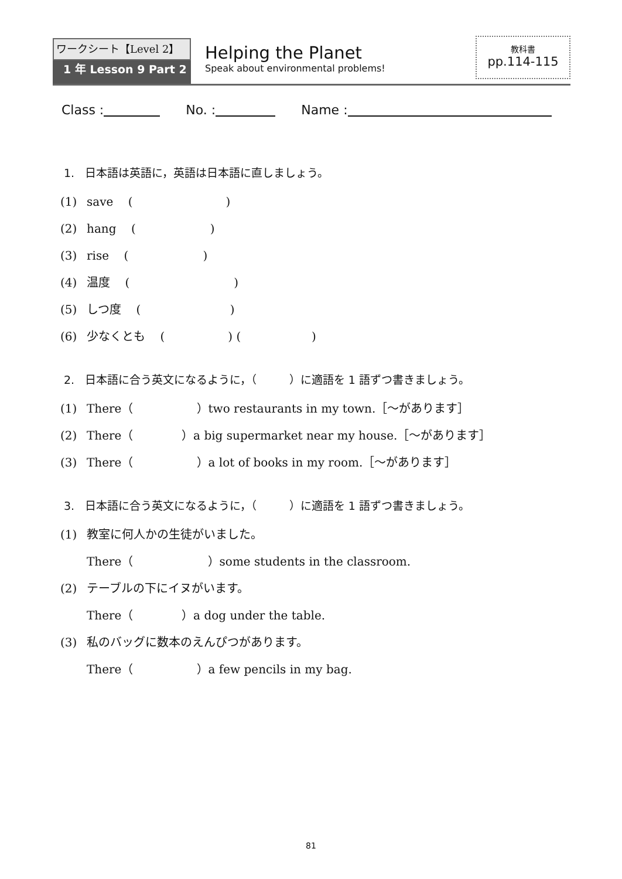ワークシート【Level 2】
1 年 Lesson 9 Part 2
Helping the Planet
Speak about environmental problems!
教科書
pp.114-115
Class : No. : Name :
1. 日本語は英語に，英語は日本語に直しましょう。
(1) save ( )
(2) hang ( )
(3) rise ( )
(4) 温度 ( )
(5) しつ度 ( )
(6) 少なくとも ( ) ( )
2. 日本語に合う英文になるように，（ ）に適語を 1 語ずつ書きましょう。
(1) There（ ）two restaurants in my town.［～があります］
(2) There（ ）a big supermarket near my house.［～があります］
(3) There（ ）a lot of books in my room.［～があります］
3. 日本語に合う英文になるように，（ ）に適語を 1 語ずつ書きましょう。
(1) 教室に何人かの生徒がいました。
There（ ）some students in the classroom.
(2) テーブルの下にイヌがいます。
There（ ）a dog under the table.
(3) 私のバッグに数本のえんぴつがあります。
There（ ）a few pencils in my bag.
81